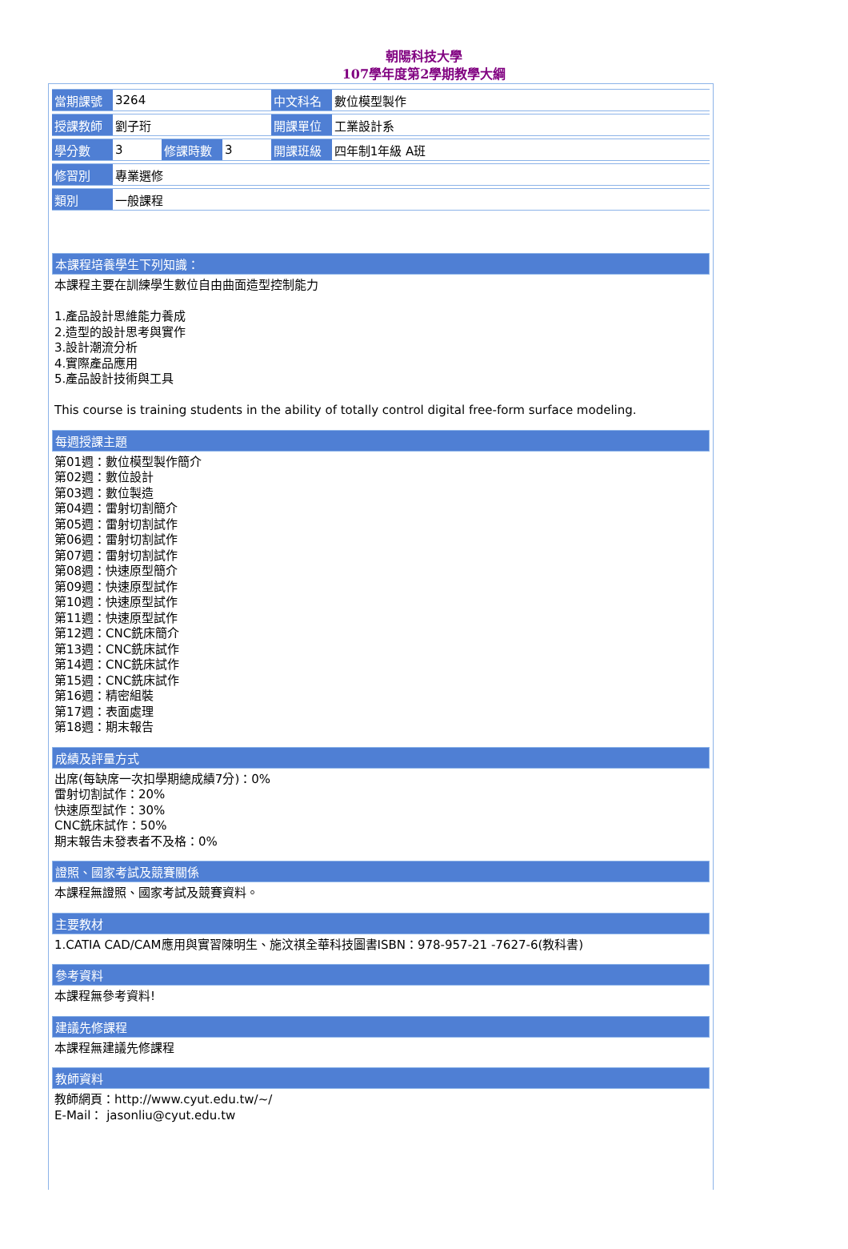朝陽科技大學
107學年度第2學期教學大綱
| 當期課號 | 3264 | | | 中文科名 | 數位模型製作 |
| 授課教師 | 劉子珩 | | | 開課單位 | 工業設計系 |
| 學分數 | 3 | 修課時數 | 3 | 開課班級 | 四年制1年級 A班 |
| 修習別 | 專業選修 | | | | |
| 類別 | 一般課程 | | | | |
本課程培養學生下列知識：
本課程主要在訓練學生數位自由曲面造型控制能力
1.產品設計思維能力養成
2.造型的設計思考與實作
3.設計潮流分析
4.實際產品應用
5.產品設計技術與工具
This course is training students in the ability of totally control digital free-form surface modeling.
每週授課主題
第01週：數位模型製作簡介
第02週：數位設計
第03週：數位製造
第04週：雷射切割簡介
第05週：雷射切割試作
第06週：雷射切割試作
第07週：雷射切割試作
第08週：快速原型簡介
第09週：快速原型試作
第10週：快速原型試作
第11週：快速原型試作
第12週：CNC銑床簡介
第13週：CNC銑床試作
第14週：CNC銑床試作
第15週：CNC銑床試作
第16週：精密組裝
第17週：表面處理
第18週：期末報告
成績及評量方式
出席(每缺席一次扣學期總成績7分)：0%
雷射切割試作：20%
快速原型試作：30%
CNC銑床試作：50%
期末報告未發表者不及格：0%
證照、國家考試及競賽關係
本課程無證照、國家考試及競賽資料。
主要教材
1.CATIA CAD/CAM應用與實習陳明生、施汶祺全華科技圖書ISBN：978-957-21 -7627-6(教科書)
參考資料
本課程無參考資料!
建議先修課程
本課程無建議先修課程
教師資料
教師網頁：http://www.cyut.edu.tw/~/
E-Mail： jasonliu@cyut.edu.tw